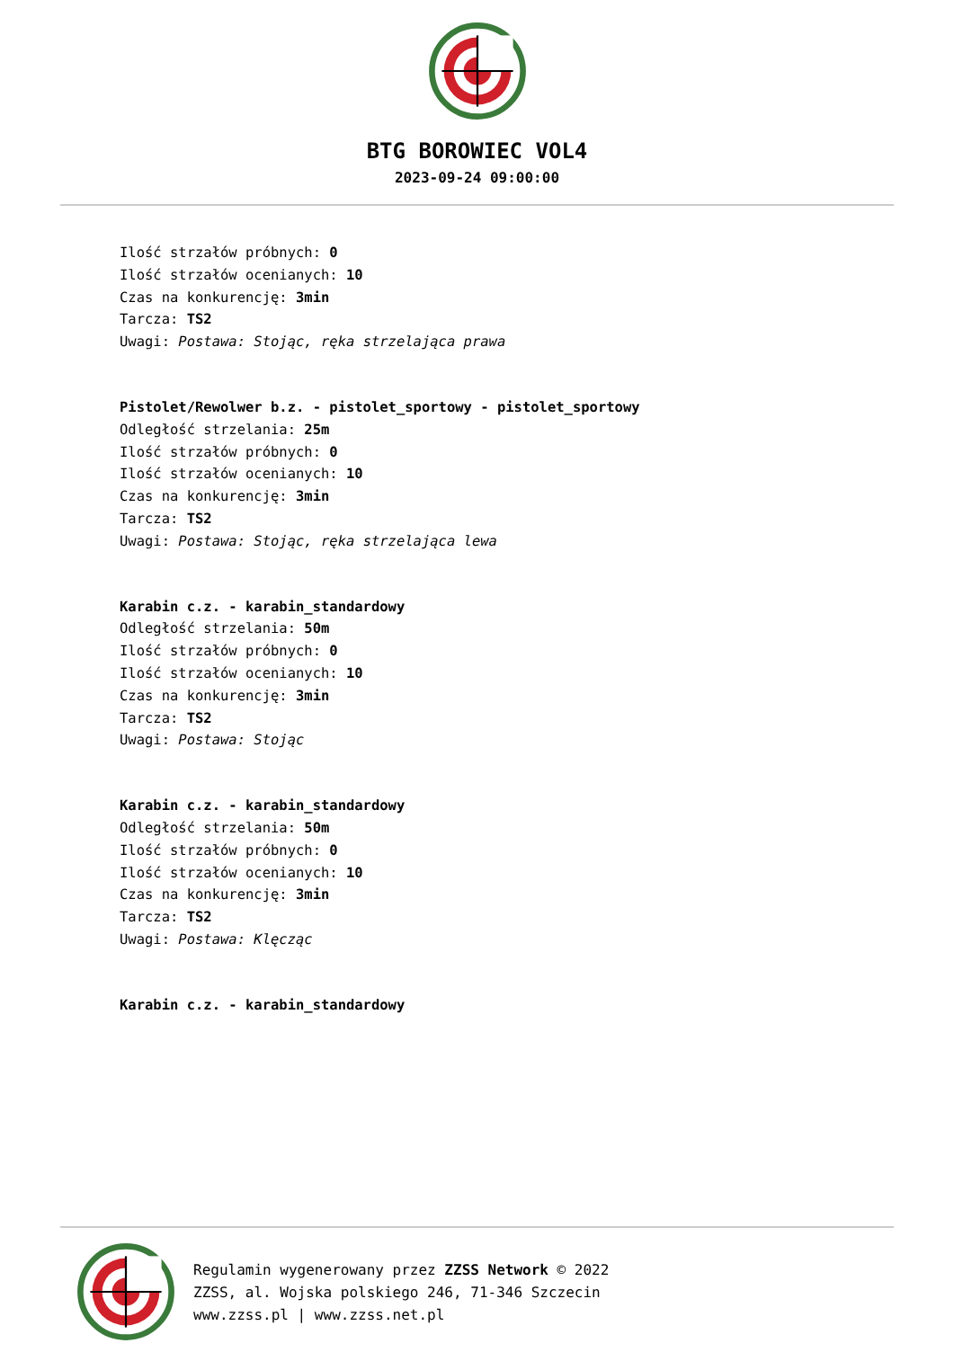BTG BOROWIEC VOL4
2023-09-24 09:00:00
Ilość strzałów próbnych: 0
Ilość strzałów ocenianych: 10
Czas na konkurencję: 3min
Tarcza: TS2
Uwagi: Postawa: Stojąc, ręka strzelająca prawa
Pistolet/Rewolwer b.z. - pistolet_sportowy - pistolet_sportowy
Odległość strzelania: 25m
Ilość strzałów próbnych: 0
Ilość strzałów ocenianych: 10
Czas na konkurencję: 3min
Tarcza: TS2
Uwagi: Postawa: Stojąc, ręka strzelająca lewa
Karabin c.z. - karabin_standardowy
Odległość strzelania: 50m
Ilość strzałów próbnych: 0
Ilość strzałów ocenianych: 10
Czas na konkurencję: 3min
Tarcza: TS2
Uwagi: Postawa: Stojąc
Karabin c.z. - karabin_standardowy
Odległość strzelania: 50m
Ilość strzałów próbnych: 0
Ilość strzałów ocenianych: 10
Czas na konkurencję: 3min
Tarcza: TS2
Uwagi: Postawa: Klęcząc
Karabin c.z. - karabin_standardowy
Regulamin wygenerowany przez ZZSS Network © 2022
ZZSS, al. Wojska polskiego 246, 71-346 Szczecin
www.zzss.pl | www.zzss.net.pl